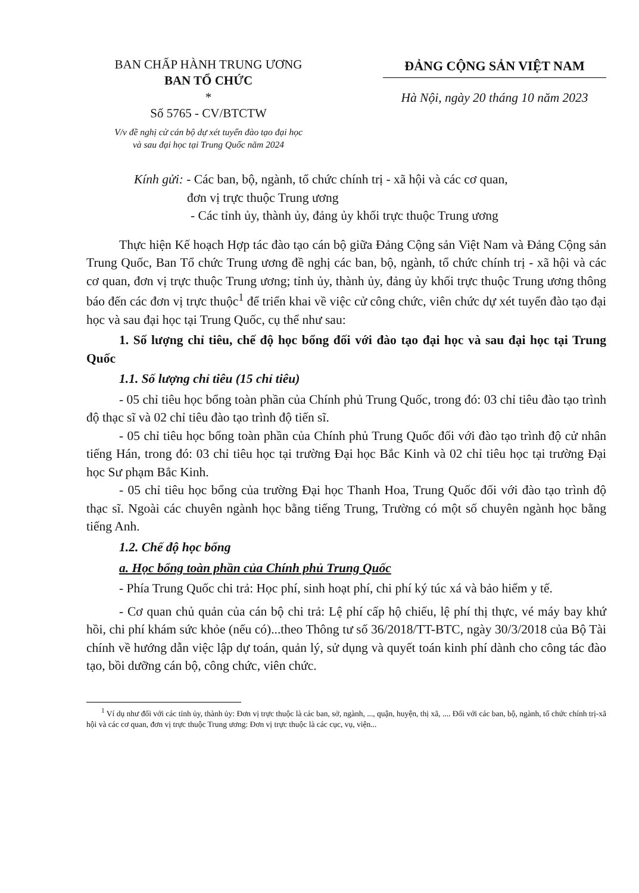BAN CHẤP HÀNH TRUNG ƯƠNG
BAN TỔ CHỨC
*
Số 5765 - CV/BTCTW
V/v đề nghị cử cán bộ dự xét tuyển đào tạo đại học
và sau đại học tại Trung Quốc năm 2024
ĐẢNG CỘNG SẢN VIỆT NAM
Hà Nội, ngày 20 tháng 10 năm 2023
Kính gửi: - Các ban, bộ, ngành, tổ chức chính trị - xã hội và các cơ quan,
đơn vị trực thuộc Trung ương
- Các tỉnh ủy, thành ủy, đảng ủy khối trực thuộc Trung ương
Thực hiện Kế hoạch Hợp tác đào tạo cán bộ giữa Đảng Cộng sản Việt Nam và Đảng Cộng sản Trung Quốc, Ban Tổ chức Trung ương đề nghị các ban, bộ, ngành, tổ chức chính trị - xã hội và các cơ quan, đơn vị trực thuộc Trung ương; tỉnh ủy, thành ủy, đảng ủy khối trực thuộc Trung ương thông báo đến các đơn vị trực thuộc<sup>1</sup> để triển khai về việc cử công chức, viên chức dự xét tuyển đào tạo đại học và sau đại học tại Trung Quốc, cụ thể như sau:
1. Số lượng chỉ tiêu, chế độ học bổng đối với đào tạo đại học và sau đại học tại Trung Quốc
1.1. Số lượng chỉ tiêu (15 chỉ tiêu)
- 05 chỉ tiêu học bổng toàn phần của Chính phủ Trung Quốc, trong đó: 03 chỉ tiêu đào tạo trình độ thạc sĩ và 02 chỉ tiêu đào tạo trình độ tiến sĩ.
- 05 chỉ tiêu học bổng toàn phần của Chính phủ Trung Quốc đối với đào tạo trình độ cử nhân tiếng Hán, trong đó: 03 chỉ tiêu học tại trường Đại học Bắc Kinh và 02 chỉ tiêu học tại trường Đại học Sư phạm Bắc Kinh.
- 05 chỉ tiêu học bổng của trường Đại học Thanh Hoa, Trung Quốc đối với đào tạo trình độ thạc sĩ. Ngoài các chuyên ngành học bằng tiếng Trung, Trường có một số chuyên ngành học bằng tiếng Anh.
1.2. Chế độ học bổng
a. Học bổng toàn phần của Chính phủ Trung Quốc
- Phía Trung Quốc chi trả: Học phí, sinh hoạt phí, chi phí ký túc xá và bảo hiểm y tế.
- Cơ quan chủ quản của cán bộ chi trả: Lệ phí cấp hộ chiếu, lệ phí thị thực, vé máy bay khứ hồi, chi phí khám sức khỏe (nếu có)...theo Thông tư số 36/2018/TT-BTC, ngày 30/3/2018 của Bộ Tài chính về hướng dẫn việc lập dự toán, quản lý, sử dụng và quyết toán kinh phí dành cho công tác đào tạo, bồi dưỡng cán bộ, công chức, viên chức.
<sup>1</sup> Ví dụ như đối với các tỉnh ủy, thành ủy: Đơn vị trực thuộc là các ban, sở, ngành, ..., quận, huyện, thị xã, .... Đối với các ban, bộ, ngành, tổ chức chính trị-xã hội và các cơ quan, đơn vị trực thuộc Trung ương: Đơn vị trực thuộc là các cục, vụ, viện...